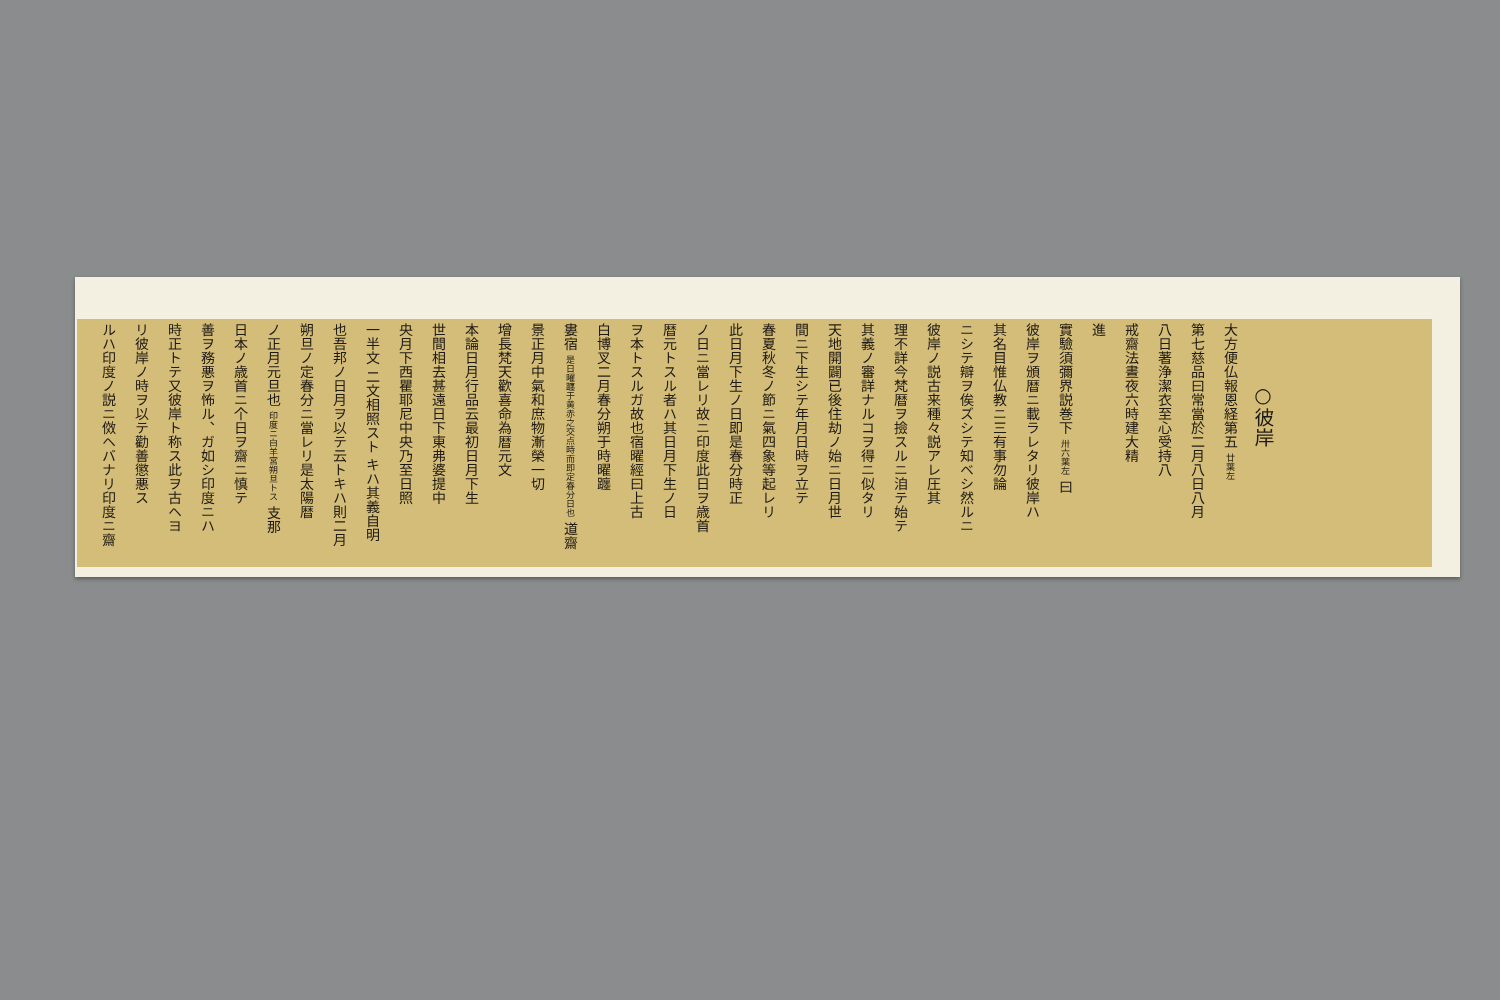○彼岸
大方便仏報恩経第五 廿葉左
第七慈品曰常當於二月八日八月
八日著浄潔衣至心受持八
戒齋法晝夜六時建大精
進
實驗須彌界説巻下 卅六葉左 曰
彼岸ヲ頒暦ニ載ラレタリ彼岸ハ
其名目惟仏教ニ三有事勿論
ニシテ辯ヲ俟ズシテ知ベシ然ルニ
彼岸ノ説古来種々説アレ圧其
理不詳今梵暦ヲ撿スルニ洎テ始テ
其義ノ審詳ナルコヲ得ニ似タリ
天地開闢已後住劫ノ始ニ日月世
間ニ下生シテ年月日時ヲ立テ
春夏秋冬ノ節ニ氣四象等起レリ
此日月下生ノ日即是春分時正
ノ日ニ當レリ故ニ印度此日ヲ歳首
暦元トスル者ハ其日月下生ノ日
ヲ本トスルガ故也宿曜經曰上古
白博叉二月春分朔于時曜躔
婁宿 是日曜躔于黄赤之交点時而即定春分日也 道齋
景正月中氣和庶物漸榮一切
增長梵天歡喜命為暦元文
本論日月行品云最初日月下生
世間相去甚遠日下東弗婆提中
央月下西瞿耶尼中央乃至日照
一半文 二文相照スト キハ其義自明
也吾邦ノ日月ヲ以テ云トキハ則二月
朔旦ノ定春分ニ當レリ是太陽暦
ノ正月元旦也 印度ニ白羊宮朔旦トス 支那
日本ノ歳首ニ个日ヲ齋ニ慎テ
善ヲ務悪ヲ怖ル、ガ如シ印度ニハ
時正トテ又彼岸ト称ス此ヲ古ヘヨ
リ彼岸ノ時ヲ以テ勸善懲悪ス
ルハ印度ノ説ニ傚ヘバナリ印度ニ齋